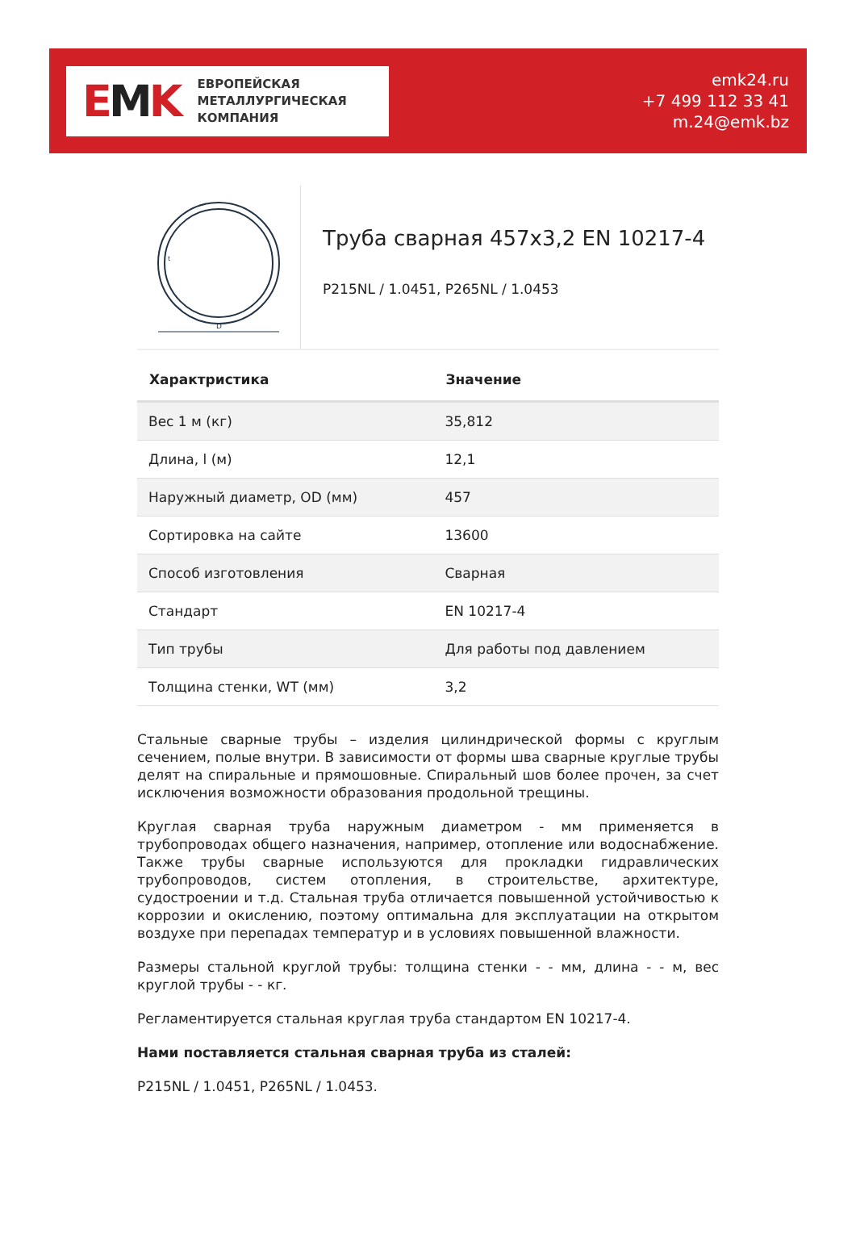EMK
ЕВРОПЕЙСКАЯ
МЕТАЛЛУРГИЧЕСКАЯ
КОМПАНИЯ
emk24.ru
+7 499 112 33 41
m.24@emk.bz
D
t
Труба сварная 457x3,2 EN 10217-4
P215NL / 1.0451, P265NL / 1.0453
| Характристика | Значение |
| --- | --- |
| Вес 1 м (кг) | 35,812 |
| Длина, l (м) | 12,1 |
| Наружный диаметр, OD (мм) | 457 |
| Сортировка на сайте | 13600 |
| Способ изготовления | Сварная |
| Стандарт | EN 10217-4 |
| Тип трубы | Для работы под давлением |
| Толщина стенки, WT (мм) | 3,2 |
Стальные сварные трубы – изделия цилиндрической формы с круглым сечением, полые внутри. В зависимости от формы шва сварные круглые трубы делят на спиральные и прямошовные. Спиральный шов более прочен, за счет исключения возможности образования продольной трещины.
Круглая сварная труба наружным диаметром - мм применяется в трубопроводах общего назначения, например, отопление или водоснабжение. Также трубы сварные используются для прокладки гидравлических трубопроводов, систем отопления, в строительстве, архитектуре, судостроении и т.д. Стальная труба отличается повышенной устойчивостью к коррозии и окислению, поэтому оптимальна для эксплуатации на открытом воздухе при перепадах температур и в условиях повышенной влажности.
Размеры стальной круглой трубы: толщина стенки - - мм, длина - - м, вес круглой трубы - - кг.
Регламентируется стальная круглая труба стандартом EN 10217-4.
Нами поставляется стальная сварная труба из сталей:
P215NL / 1.0451, P265NL / 1.0453.